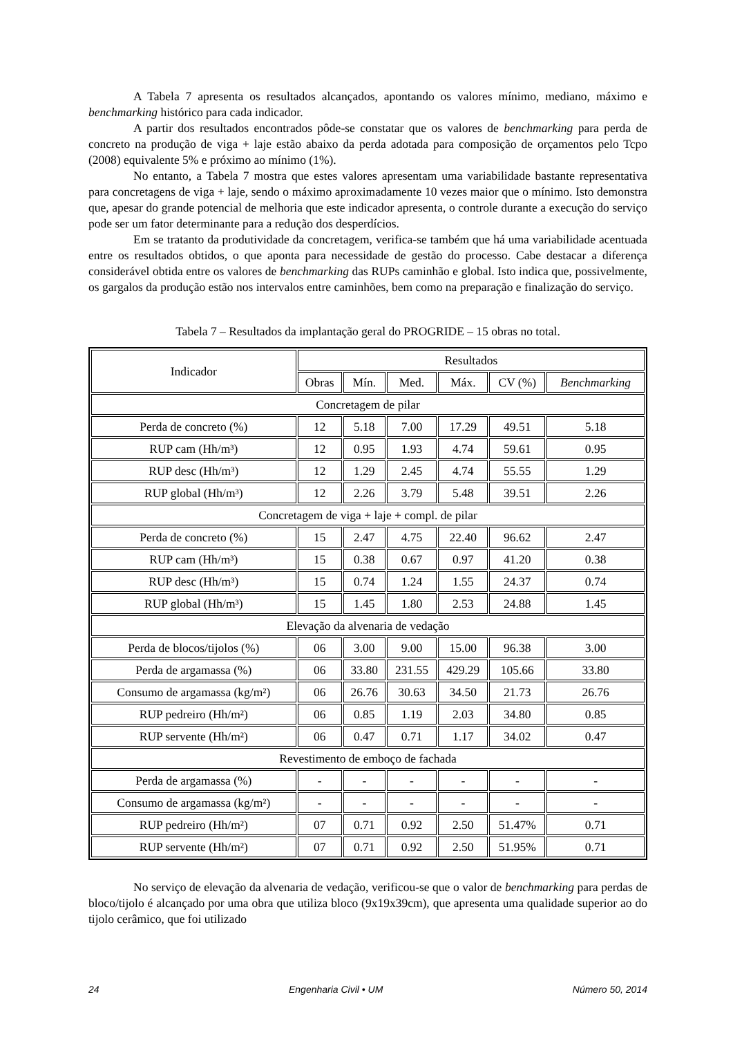A Tabela 7 apresenta os resultados alcançados, apontando os valores mínimo, mediano, máximo e benchmarking histórico para cada indicador.
A partir dos resultados encontrados pôde-se constatar que os valores de benchmarking para perda de concreto na produção de viga + laje estão abaixo da perda adotada para composição de orçamentos pelo Tcpo (2008) equivalente 5% e próximo ao mínimo (1%).
No entanto, a Tabela 7 mostra que estes valores apresentam uma variabilidade bastante representativa para concretagens de viga + laje, sendo o máximo aproximadamente 10 vezes maior que o mínimo. Isto demonstra que, apesar do grande potencial de melhoria que este indicador apresenta, o controle durante a execução do serviço pode ser um fator determinante para a redução dos desperdícios.
Em se tratanto da produtividade da concretagem, verifica-se também que há uma variabilidade acentuada entre os resultados obtidos, o que aponta para necessidade de gestão do processo. Cabe destacar a diferença considerável obtida entre os valores de benchmarking das RUPs caminhão e global. Isto indica que, possivelmente, os gargalos da produção estão nos intervalos entre caminhões, bem como na preparação e finalização do serviço.
Tabela 7 – Resultados da implantação geral do PROGRIDE – 15 obras no total.
| Indicador | Resultados | | | | | |
| --- | --- | --- | --- | --- | --- | --- |
| | Obras | Mín. | Med. | Máx. | CV (%) | Benchmarking |
| Concretagem de pilar | | | | | | |
| Perda de concreto (%) | 12 | 5.18 | 7.00 | 17.29 | 49.51 | 5.18 |
| RUP cam (Hh/m³) | 12 | 0.95 | 1.93 | 4.74 | 59.61 | 0.95 |
| RUP desc (Hh/m³) | 12 | 1.29 | 2.45 | 4.74 | 55.55 | 1.29 |
| RUP global (Hh/m³) | 12 | 2.26 | 3.79 | 5.48 | 39.51 | 2.26 |
| Concretagem de viga + laje + compl. de pilar | | | | | | |
| Perda de concreto (%) | 15 | 2.47 | 4.75 | 22.40 | 96.62 | 2.47 |
| RUP cam (Hh/m³) | 15 | 0.38 | 0.67 | 0.97 | 41.20 | 0.38 |
| RUP desc (Hh/m³) | 15 | 0.74 | 1.24 | 1.55 | 24.37 | 0.74 |
| RUP global (Hh/m³) | 15 | 1.45 | 1.80 | 2.53 | 24.88 | 1.45 |
| Elevação da alvenaria de vedação | | | | | | |
| Perda de blocos/tijolos (%) | 06 | 3.00 | 9.00 | 15.00 | 96.38 | 3.00 |
| Perda de argamassa (%) | 06 | 33.80 | 231.55 | 429.29 | 105.66 | 33.80 |
| Consumo de argamassa (kg/m²) | 06 | 26.76 | 30.63 | 34.50 | 21.73 | 26.76 |
| RUP pedreiro (Hh/m²) | 06 | 0.85 | 1.19 | 2.03 | 34.80 | 0.85 |
| RUP servente (Hh/m²) | 06 | 0.47 | 0.71 | 1.17 | 34.02 | 0.47 |
| Revestimento de emboço de fachada | | | | | | |
| Perda de argamassa (%) | - | - | - | - | - | - |
| Consumo de argamassa (kg/m²) | - | - | - | - | - | - |
| RUP pedreiro (Hh/m²) | 07 | 0.71 | 0.92 | 2.50 | 51.47% | 0.71 |
| RUP servente (Hh/m²) | 07 | 0.71 | 0.92 | 2.50 | 51.95% | 0.71 |
No serviço de elevação da alvenaria de vedação, verificou-se que o valor de benchmarking para perdas de bloco/tijolo é alcançado por uma obra que utiliza bloco (9x19x39cm), que apresenta uma qualidade superior ao do tijolo cerâmico, que foi utilizado
24 Engenharia Civil • UM Número 50, 2014